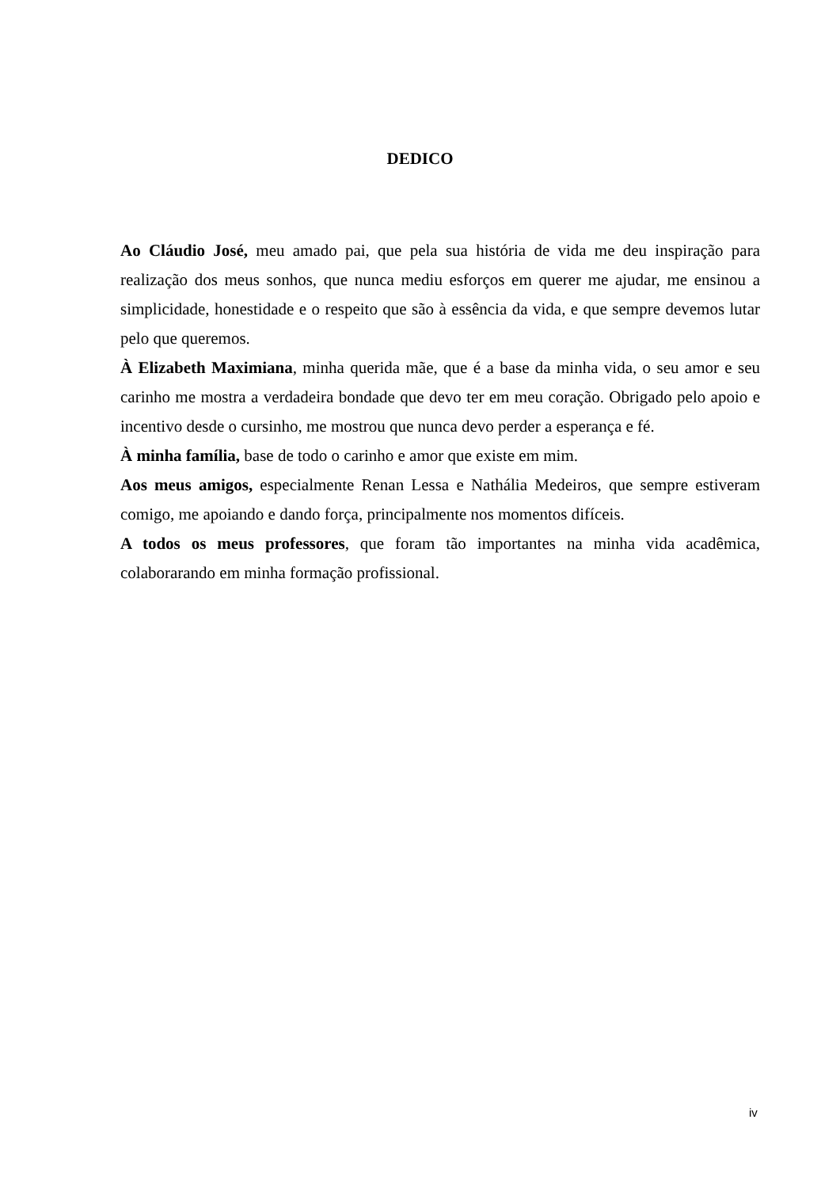DEDICO
Ao Cláudio José, meu amado pai, que pela sua história de vida me deu inspiração para realização dos meus sonhos, que nunca mediu esforços em querer me ajudar, me ensinou a simplicidade, honestidade e o respeito que são à essência da vida, e que sempre devemos lutar pelo que queremos.
À Elizabeth Maximiana, minha querida mãe, que é a base da minha vida, o seu amor e seu carinho me mostra a verdadeira bondade que devo ter em meu coração. Obrigado pelo apoio e incentivo desde o cursinho, me mostrou que nunca devo perder a esperança e fé.
À minha família, base de todo o carinho e amor que existe em mim.
Aos meus amigos, especialmente Renan Lessa e Nathália Medeiros, que sempre estiveram comigo, me apoiando e dando força, principalmente nos momentos difíceis.
A todos os meus professores, que foram tão importantes na minha vida acadêmica, colaborarando em minha formação profissional.
iv